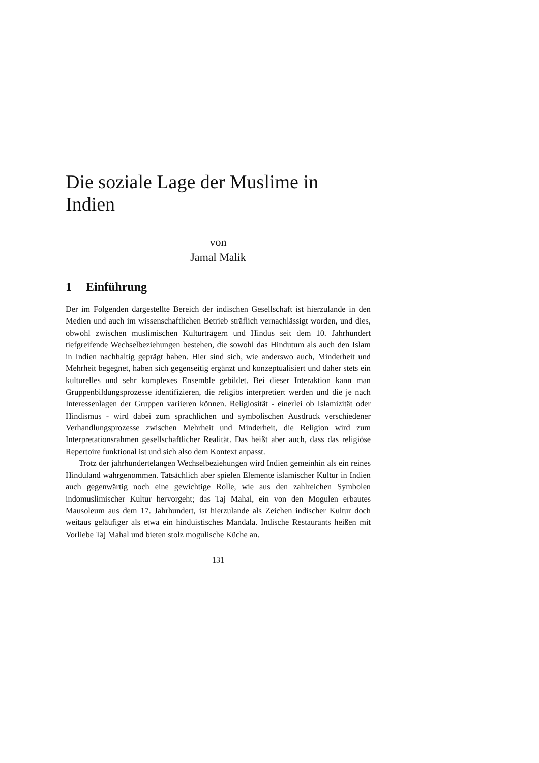Die soziale Lage der Muslime in Indien
von
Jamal Malik
1 Einführung
Der im Folgenden dargestellte Bereich der indischen Gesellschaft ist hierzulande in den Medien und auch im wissenschaftlichen Betrieb sträflich vernachlässigt worden, und dies, obwohl zwischen muslimischen Kulturträgern und Hindus seit dem 10. Jahrhundert tiefgreifende Wechselbeziehungen bestehen, die sowohl das Hindutum als auch den Islam in Indien nachhaltig geprägt haben. Hier sind sich, wie anderswo auch, Minderheit und Mehrheit begegnet, haben sich gegenseitig ergänzt und konzeptualisiert und daher stets ein kulturelles und sehr komplexes Ensemble gebildet. Bei dieser Interaktion kann man Gruppenbildungsprozesse identifizieren, die religiös interpretiert werden und die je nach Interessenlagen der Gruppen variieren können. Religiosität - einerlei ob Islamizität oder Hindismus - wird dabei zum sprachlichen und symbolischen Ausdruck verschiedener Verhandlungsprozesse zwischen Mehrheit und Minderheit, die Religion wird zum Interpretationsrahmen gesellschaftlicher Realität. Das heißt aber auch, dass das religiöse Repertoire funktional ist und sich also dem Kontext anpasst.
Trotz der jahrhundertelangen Wechselbeziehungen wird Indien gemeinhin als ein reines Hinduland wahrgenommen. Tatsächlich aber spielen Elemente islamischer Kultur in Indien auch gegenwärtig noch eine gewichtige Rolle, wie aus den zahlreichen Symbolen indomuslimischer Kultur hervorgeht; das Taj Mahal, ein von den Mogulen erbautes Mausoleum aus dem 17. Jahrhundert, ist hierzulande als Zeichen indischer Kultur doch weitaus geläufiger als etwa ein hinduistisches Mandala. Indische Restaurants heißen mit Vorliebe Taj Mahal und bieten stolz mogulische Küche an.
131